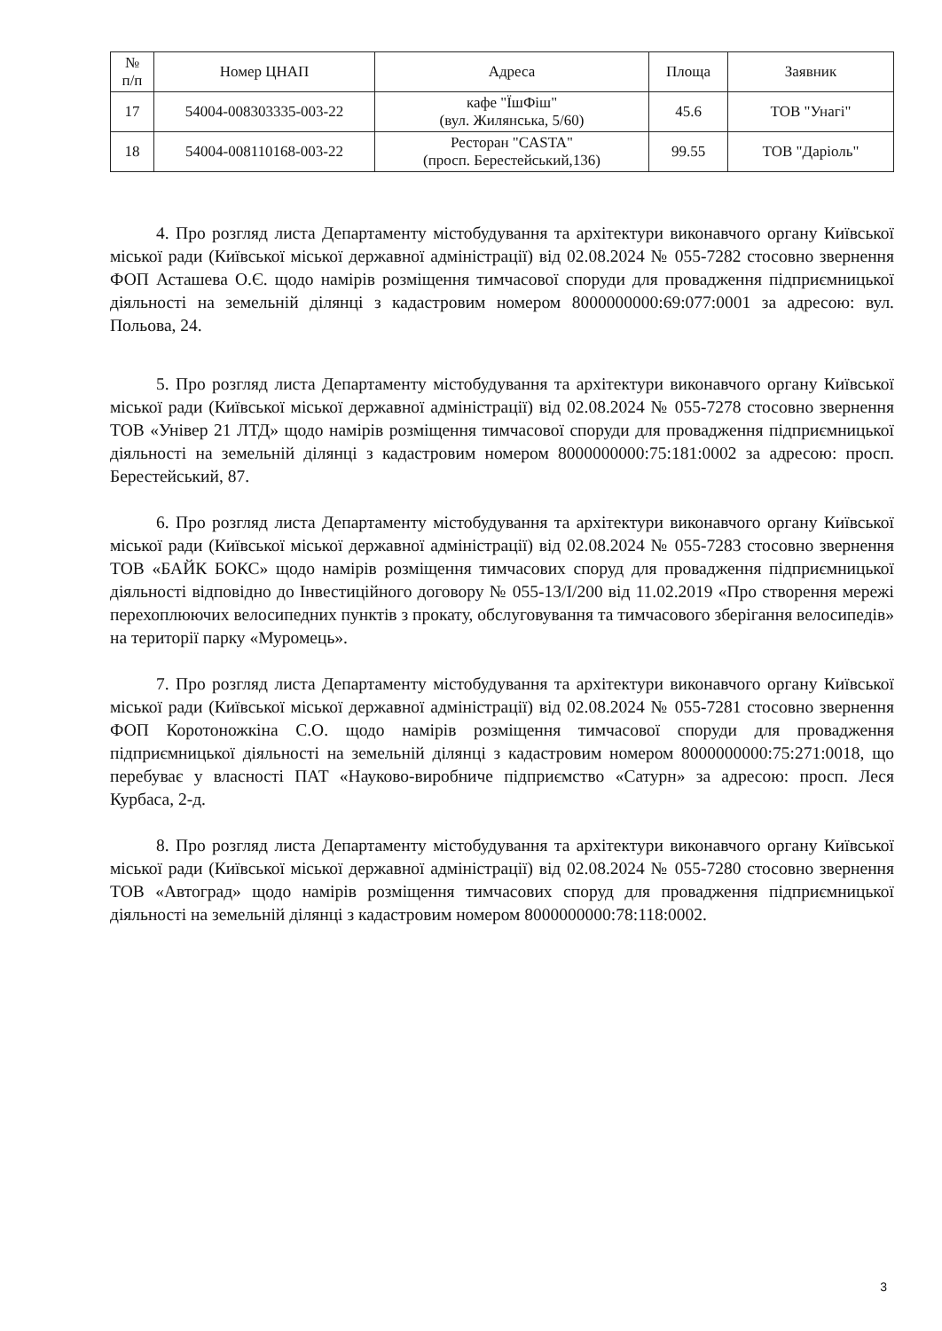| № п/п | Номер ЦНАП | Адреса | Площа | Заявник |
| --- | --- | --- | --- | --- |
| 17 | 54004-008303335-003-22 | кафе "ЇшФіш" (вул. Жилянська, 5/60) | 45.6 | ТОВ "Унагі" |
| 18 | 54004-008110168-003-22 | Ресторан "CASTA" (просп. Берестейський,136) | 99.55 | ТОВ "Даріоль" |
4. Про розгляд листа Департаменту містобудування та архітектури виконавчого органу Київської міської ради (Київської міської державної адміністрації) від 02.08.2024 № 055-7282 стосовно звернення ФОП Асташева О.Є. щодо намірів розміщення тимчасової споруди для провадження підприємницької діяльності на земельній ділянці з кадастровим номером 8000000000:69:077:0001 за адресою: вул. Польова, 24.
5. Про розгляд листа Департаменту містобудування та архітектури виконавчого органу Київської міської ради (Київської міської державної адміністрації) від 02.08.2024 № 055-7278 стосовно звернення ТОВ «Універ 21 ЛТД» щодо намірів розміщення тимчасової споруди для провадження підприємницької діяльності на земельній ділянці з кадастровим номером 8000000000:75:181:0002 за адресою: просп. Берестейський, 87.
6. Про розгляд листа Департаменту містобудування та архітектури виконавчого органу Київської міської ради (Київської міської державної адміністрації) від 02.08.2024 № 055-7283 стосовно звернення ТОВ «БАЙК БОКС» щодо намірів розміщення тимчасових споруд для провадження підприємницької діяльності відповідно до Інвестиційного договору № 055-13/І/200 від 11.02.2019 «Про створення мережі перехоплюючих велосипедних пунктів з прокату, обслуговування та тимчасового зберігання велосипедів» на території парку «Муромець».
7. Про розгляд листа Департаменту містобудування та архітектури виконавчого органу Київської міської ради (Київської міської державної адміністрації) від 02.08.2024 № 055-7281 стосовно звернення ФОП Коротоножкіна С.О. щодо намірів розміщення тимчасової споруди для провадження підприємницької діяльності на земельній ділянці з кадастровим номером 8000000000:75:271:0018, що перебуває у власності ПАТ «Науково-виробниче підприємство «Сатурн» за адресою: просп. Леся Курбаса, 2-д.
8. Про розгляд листа Департаменту містобудування та архітектури виконавчого органу Київської міської ради (Київської міської державної адміністрації) від 02.08.2024 № 055-7280 стосовно звернення ТОВ «Автоград» щодо намірів розміщення тимчасових споруд для провадження підприємницької діяльності на земельній ділянці з кадастровим номером 8000000000:78:118:0002.
3